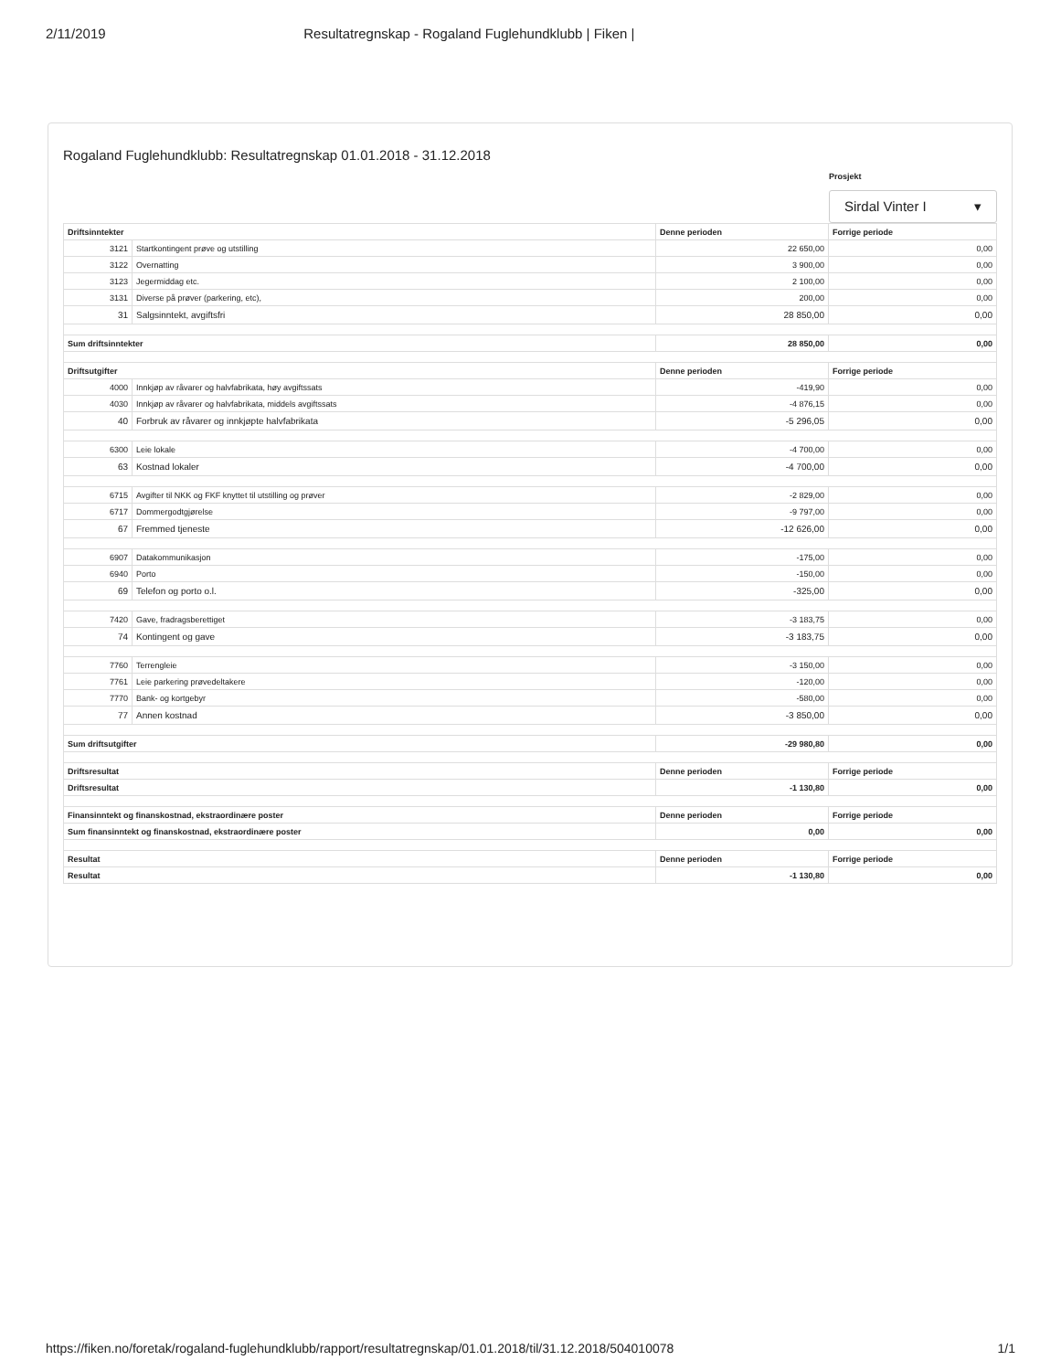2/11/2019 Resultatregnskap - Rogaland Fuglehundklubb | Fiken |
Rogaland Fuglehundklubb: Resultatregnskap 01.01.2018 - 31.12.2018
Prosjekt
Sirdal Vinter I ▾
| Driftsinntekter | | Denne perioden | Forrige periode |
| --- | --- | --- | --- |
| 3121 | Startkontingent prøve og utstilling | 22 650,00 | 0,00 |
| 3122 | Overnatting | 3 900,00 | 0,00 |
| 3123 | Jegermiddag etc. | 2 100,00 | 0,00 |
| 3131 | Diverse på prøver (parkering, etc), | 200,00 | 0,00 |
| 31 | Salgsinntekt, avgiftsfri | 28 850,00 | 0,00 |
| Sum driftsinntekter | | 28 850,00 | 0,00 |
| Driftsutgifter | | Denne perioden | Forrige periode |
| 4000 | Innkjøp av råvarer og halvfabrikata, høy avgiftssats | -419,90 | 0,00 |
| 4030 | Innkjøp av råvarer og halvfabrikata, middels avgiftssats | -4 876,15 | 0,00 |
| 40 | Forbruk av råvarer og innkjøpte halvfabrikata | -5 296,05 | 0,00 |
| 6300 | Leie lokale | -4 700,00 | 0,00 |
| 63 | Kostnad lokaler | -4 700,00 | 0,00 |
| 6715 | Avgifter til NKK og FKF knyttet til utstilling og prøver | -2 829,00 | 0,00 |
| 6717 | Dommergodtgjørelse | -9 797,00 | 0,00 |
| 67 | Fremmed tjeneste | -12 626,00 | 0,00 |
| 6907 | Datakommunikasjon | -175,00 | 0,00 |
| 6940 | Porto | -150,00 | 0,00 |
| 69 | Telefon og porto o.l. | -325,00 | 0,00 |
| 7420 | Gave, fradragsberettiget | -3 183,75 | 0,00 |
| 74 | Kontingent og gave | -3 183,75 | 0,00 |
| 7760 | Terrengleie | -3 150,00 | 0,00 |
| 7761 | Leie parkering prøvedeltakere | -120,00 | 0,00 |
| 7770 | Bank- og kortgebyr | -580,00 | 0,00 |
| 77 | Annen kostnad | -3 850,00 | 0,00 |
| Sum driftsutgifter | | -29 980,80 | 0,00 |
| Driftsresultat | | Denne perioden | Forrige periode |
| Driftsresultat | | -1 130,80 | 0,00 |
| Finansinntekt og finanskostnad, ekstraordinære poster | | Denne perioden | Forrige periode |
| Sum finansinntekt og finanskostnad, ekstraordinære poster | | 0,00 | 0,00 |
| Resultat | | Denne perioden | Forrige periode |
| Resultat | | -1 130,80 | 0,00 |
https://fiken.no/foretak/rogaland-fuglehundklubb/rapport/resultatregnskap/01.01.2018/til/31.12.2018/504010078 1/1